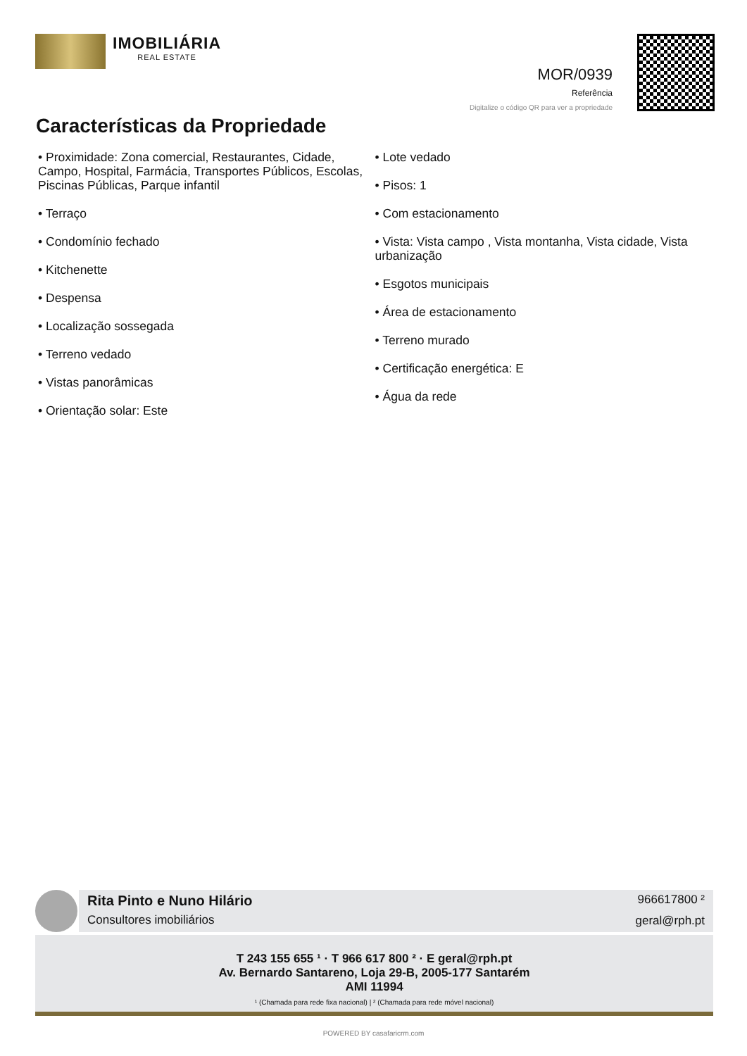IMOBILIÁRIA
REAL ESTATE
MOR/0939
Referência
Digitalize o código QR para ver a propriedade
Características da Propriedade
• Proximidade: Zona comercial, Restaurantes, Cidade, Campo, Hospital, Farmácia, Transportes Públicos, Escolas, Piscinas Públicas, Parque infantil
• Terraço
• Condomínio fechado
• Kitchenette
• Despensa
• Localização sossegada
• Terreno vedado
• Vistas panorâmicas
• Orientação solar: Este
• Lote vedado
• Pisos: 1
• Com estacionamento
• Vista: Vista campo , Vista montanha, Vista cidade, Vista urbanização
• Esgotos municipais
• Área de estacionamento
• Terreno murado
• Certificação energética: E
• Água da rede
Rita Pinto e Nuno Hilário
Consultores imobiliários
966617800 ²
geral@rph.pt
T 243 155 655 ¹ · T 966 617 800 ² · E geral@rph.pt
Av. Bernardo Santareno, Loja 29-B, 2005-177 Santarém
AMI 11994
¹ (Chamada para rede fixa nacional) | ² (Chamada para rede móvel nacional)
POWERED BY casafaricrm.com